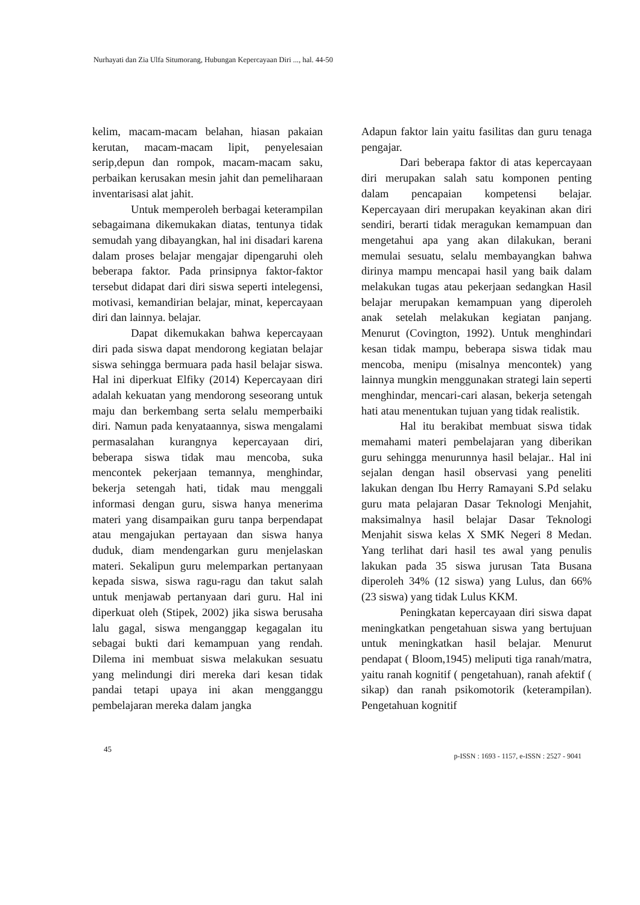Nurhayati dan Zia Ulfa Situmorang, Hubungan Kepercayaan Diri ..., hal. 44-50
kelim, macam-macam belahan, hiasan pakaian kerutan, macam-macam lipit, penyelesaian serip,depun dan rompok, macam-macam saku, perbaikan kerusakan mesin jahit dan pemeliharaan inventarisasi alat jahit.
Untuk memperoleh berbagai keterampilan sebagaimana dikemukakan diatas, tentunya tidak semudah yang dibayangkan, hal ini disadari karena dalam proses belajar mengajar dipengaruhi oleh beberapa faktor. Pada prinsipnya faktor-faktor tersebut didapat dari diri siswa seperti intelegensi, motivasi, kemandirian belajar, minat, kepercayaan diri dan lainnya. belajar.
Dapat dikemukakan bahwa kepercayaan diri pada siswa dapat mendorong kegiatan belajar siswa sehingga bermuara pada hasil belajar siswa. Hal ini diperkuat Elfiky (2014) Kepercayaan diri adalah kekuatan yang mendorong seseorang untuk maju dan berkembang serta selalu memperbaiki diri. Namun pada kenyataannya, siswa mengalami permasalahan kurangnya kepercayaan diri, beberapa siswa tidak mau mencoba, suka mencontek pekerjaan temannya, menghindar, bekerja setengah hati, tidak mau menggali informasi dengan guru, siswa hanya menerima materi yang disampaikan guru tanpa berpendapat atau mengajukan pertayaan dan siswa hanya duduk, diam mendengarkan guru menjelaskan materi. Sekalipun guru melemparkan pertanyaan kepada siswa, siswa ragu-ragu dan takut salah untuk menjawab pertanyaan dari guru. Hal ini diperkuat oleh (Stipek, 2002) jika siswa berusaha lalu gagal, siswa menganggap kegagalan itu sebagai bukti dari kemampuan yang rendah. Dilema ini membuat siswa melakukan sesuatu yang melindungi diri mereka dari kesan tidak pandai tetapi upaya ini akan mengganggu pembelajaran mereka dalam jangka
Adapun faktor lain yaitu fasilitas dan guru tenaga pengajar.
Dari beberapa faktor di atas kepercayaan diri merupakan salah satu komponen penting dalam pencapaian kompetensi belajar. Kepercayaan diri merupakan keyakinan akan diri sendiri, berarti tidak meragukan kemampuan dan mengetahui apa yang akan dilakukan, berani memulai sesuatu, selalu membayangkan bahwa dirinya mampu mencapai hasil yang baik dalam melakukan tugas atau pekerjaan sedangkan Hasil belajar merupakan kemampuan yang diperoleh anak setelah melakukan kegiatan panjang. Menurut (Covington, 1992). Untuk menghindari kesan tidak mampu, beberapa siswa tidak mau mencoba, menipu (misalnya mencontek) yang lainnya mungkin menggunakan strategi lain seperti menghindar, mencari-cari alasan, bekerja setengah hati atau menentukan tujuan yang tidak realistik.
Hal itu berakibat membuat siswa tidak memahami materi pembelajaran yang diberikan guru sehingga menurunnya hasil belajar.. Hal ini sejalan dengan hasil observasi yang peneliti lakukan dengan Ibu Herry Ramayani S.Pd selaku guru mata pelajaran Dasar Teknologi Menjahit, maksimalnya hasil belajar Dasar Teknologi Menjahit siswa kelas X SMK Negeri 8 Medan. Yang terlihat dari hasil tes awal yang penulis lakukan pada 35 siswa jurusan Tata Busana diperoleh 34% (12 siswa) yang Lulus, dan 66% (23 siswa) yang tidak Lulus KKM.
Peningkatan kepercayaan diri siswa dapat meningkatkan pengetahuan siswa yang bertujuan untuk meningkatkan hasil belajar. Menurut pendapat ( Bloom,1945) meliputi tiga ranah/matra, yaitu ranah kognitif ( pengetahuan), ranah afektif ( sikap) dan ranah psikomotorik (keterampilan). Pengetahuan kognitif
45 p-ISSN : 1693 - 1157, e-ISSN : 2527 - 9041